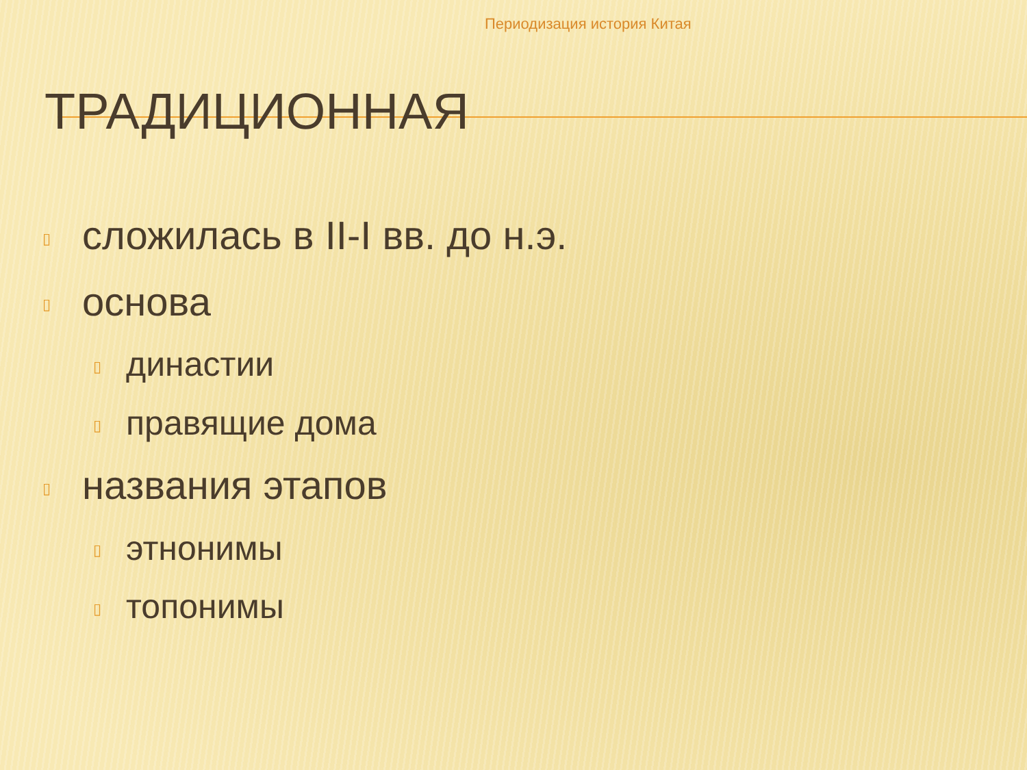Периодизация история Китая
ТРАДИЦИОННАЯ
▯ сложилась в II-I вв. до н.э.
▯ основа
▯ династии
▯ правящие дома
▯ названия этапов
▯ этнонимы
▯ топонимы